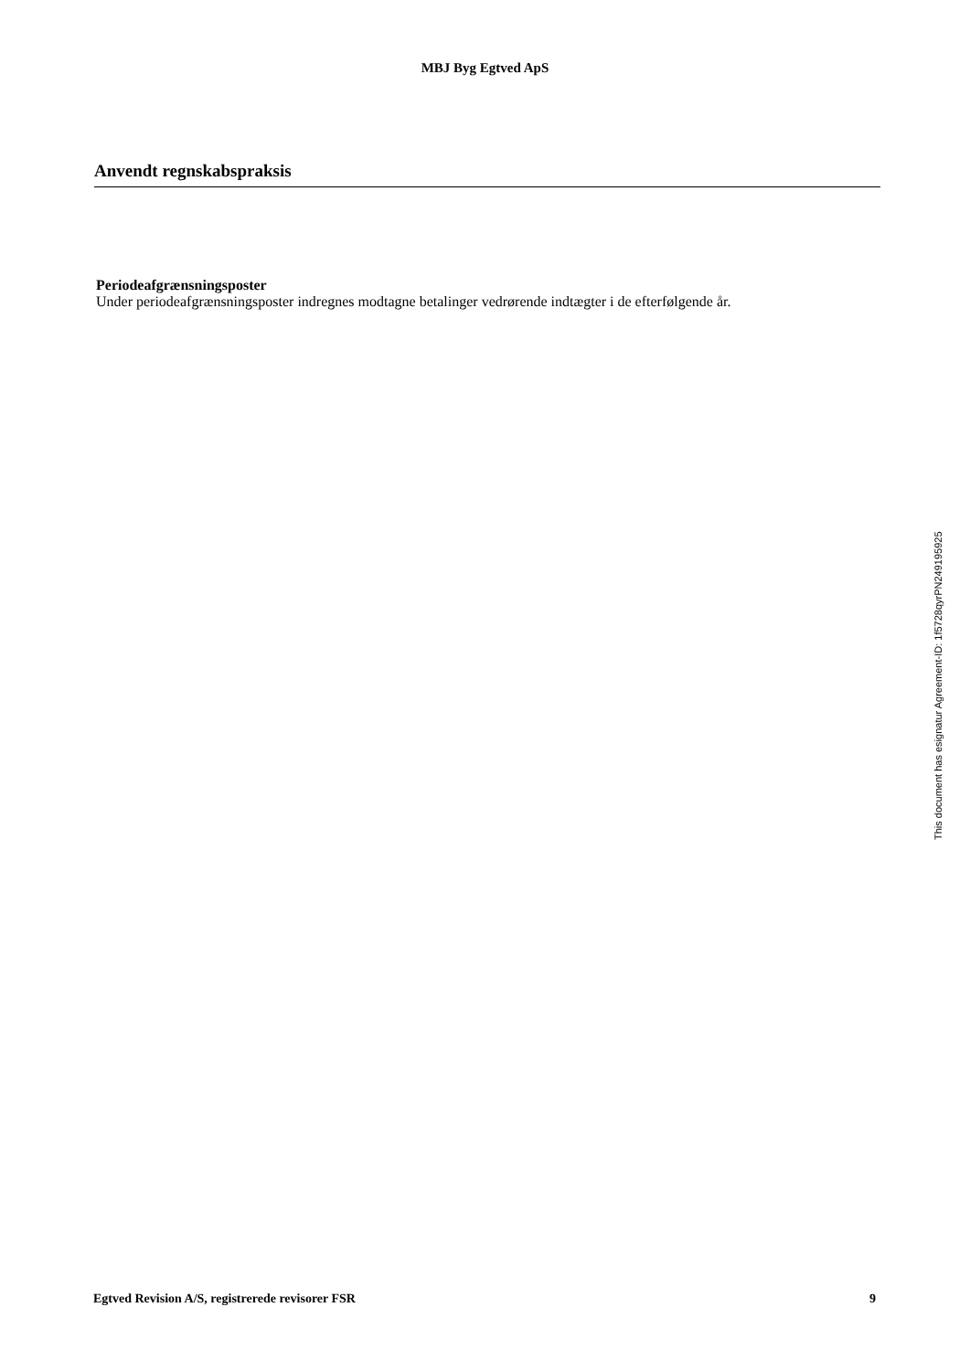MBJ Byg Egtved ApS
Anvendt regnskabspraksis
Periodeafgrænsningsposter
Under periodeafgrænsningsposter indregnes modtagne betalinger vedrørende indtægter i de efterfølgende år.
This document has esignatur Agreement-ID: 1f5728qyrPN249195925
Egtved Revision A/S, registrerede revisorer FSR 9